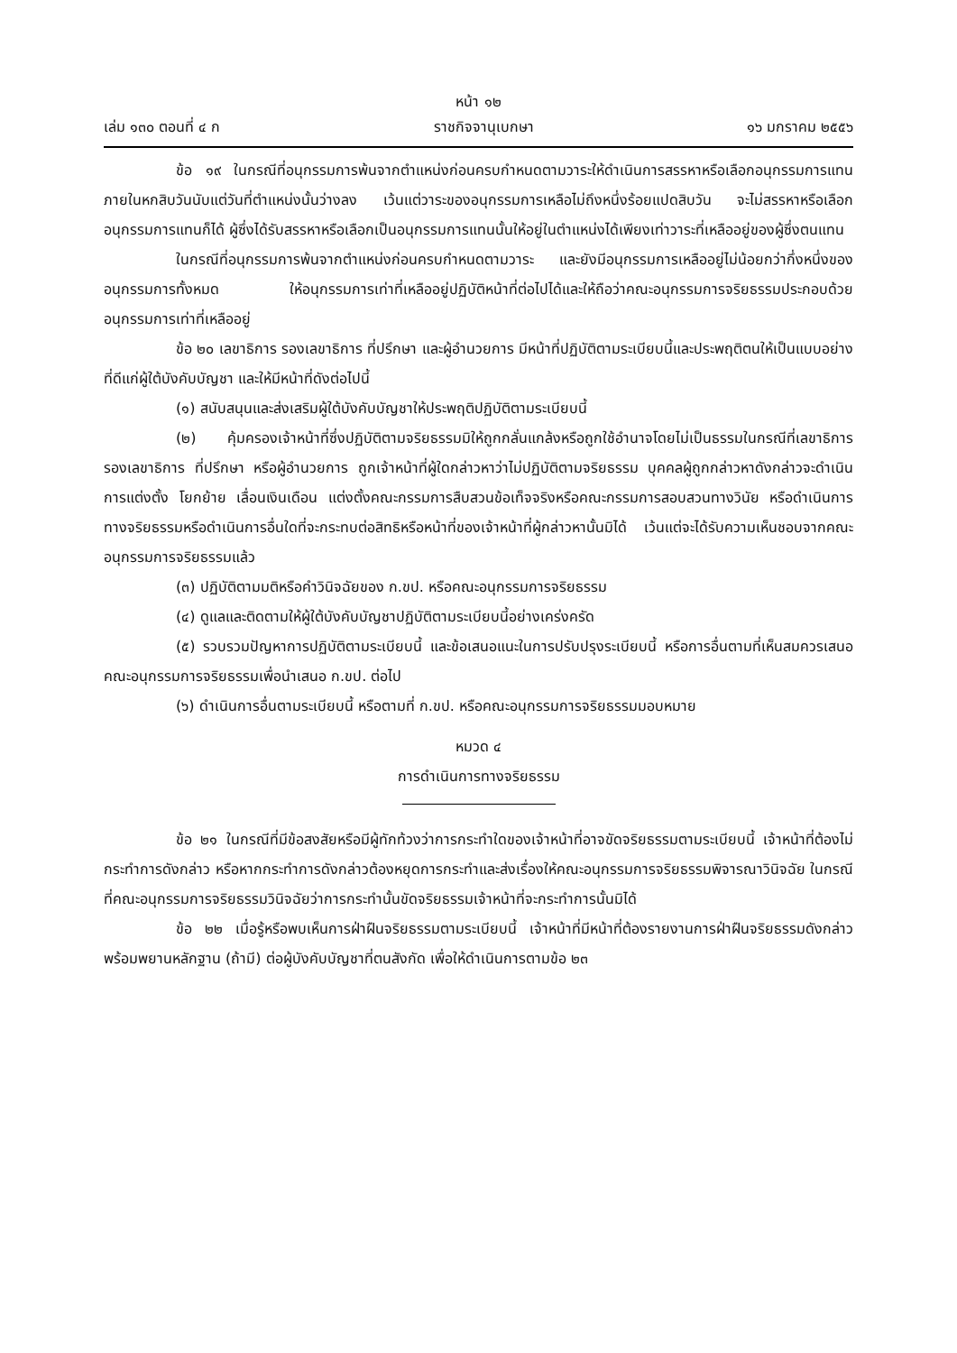หน้า ๑๒
เล่ม ๑๓๐ ตอนที่ ๔ ก ราชกิจจานุเบกษา ๑๖ มกราคม ๒๕๕๖
ข้อ ๑๙ ในกรณีที่อนุกรรมการพ้นจากตำแหน่งก่อนครบกำหนดตามวาระให้ดำเนินการสรรหาหรือเลือกอนุกรรมการแทนภายในหกสิบวันนับแต่วันที่ตำแหน่งนั้นว่างลง เว้นแต่วาระของอนุกรรมการเหลือไม่ถึงหนึ่งร้อยแปดสิบวัน จะไม่สรรหาหรือเลือกอนุกรรมการแทนก็ได้ ผู้ซึ่งได้รับสรรหาหรือเลือกเป็นอนุกรรมการแทนนั้นให้อยู่ในตำแหน่งได้เพียงเท่าวาระที่เหลืออยู่ของผู้ซึ่งตนแทน
ในกรณีที่อนุกรรมการพ้นจากตำแหน่งก่อนครบกำหนดตามวาระ และยังมีอนุกรรมการเหลืออยู่ไม่น้อยกว่ากึ่งหนึ่งของอนุกรรมการทั้งหมด ให้อนุกรรมการเท่าที่เหลืออยู่ปฏิบัติหน้าที่ต่อไปได้และให้ถือว่าคณะอนุกรรมการจริยธรรมประกอบด้วยอนุกรรมการเท่าที่เหลืออยู่
ข้อ ๒๐ เลขาธิการ รองเลขาธิการ ที่ปรึกษา และผู้อำนวยการ มีหน้าที่ปฏิบัติตามระเบียบนี้และประพฤติตนให้เป็นแบบอย่างที่ดีแก่ผู้ใต้บังคับบัญชา และให้มีหน้าที่ดังต่อไปนี้
(๑) สนับสนุนและส่งเสริมผู้ใต้บังคับบัญชาให้ประพฤติปฏิบัติตามระเบียบนี้
(๒) คุ้มครองเจ้าหน้าที่ซึ่งปฏิบัติตามจริยธรรมมิให้ถูกกลั่นแกล้งหรือถูกใช้อำนาจโดยไม่เป็นธรรมในกรณีที่เลขาธิการ รองเลขาธิการ ที่ปรึกษา หรือผู้อำนวยการ ถูกเจ้าหน้าที่ผู้ใดกล่าวหาว่าไม่ปฏิบัติตามจริยธรรม บุคคลผู้ถูกกล่าวหาดังกล่าวจะดำเนินการแต่งตั้ง โยกย้าย เลื่อนเงินเดือน แต่งตั้งคณะกรรมการสืบสวนข้อเท็จจริงหรือคณะกรรมการสอบสวนทางวินัย หรือดำเนินการทางจริยธรรมหรือดำเนินการอื่นใดที่จะกระทบต่อสิทธิหรือหน้าที่ของเจ้าหน้าที่ผู้กล่าวหานั้นมิได้ เว้นแต่จะได้รับความเห็นชอบจากคณะอนุกรรมการจริยธรรมแล้ว
(๓) ปฏิบัติตามมติหรือคำวินิจฉัยของ ก.ขป. หรือคณะอนุกรรมการจริยธรรม
(๔) ดูแลและติดตามให้ผู้ใต้บังคับบัญชาปฏิบัติตามระเบียบนี้อย่างเคร่งครัด
(๕) รวบรวมปัญหาการปฏิบัติตามระเบียบนี้ และข้อเสนอแนะในการปรับปรุงระเบียบนี้ หรือการอื่นตามที่เห็นสมควรเสนอคณะอนุกรรมการจริยธรรมเพื่อนำเสนอ ก.ขป. ต่อไป
(๖) ดำเนินการอื่นตามระเบียบนี้ หรือตามที่ ก.ขป. หรือคณะอนุกรรมการจริยธรรมมอบหมาย
หมวด ๔
การดำเนินการทางจริยธรรม
ข้อ ๒๑ ในกรณีที่มีข้อสงสัยหรือมีผู้ทักท้วงว่าการกระทำใดของเจ้าหน้าที่อาจขัดจริยธรรมตามระเบียบนี้ เจ้าหน้าที่ต้องไม่กระทำการดังกล่าว หรือหากกระทำการดังกล่าวต้องหยุดการกระทำและส่งเรื่องให้คณะอนุกรรมการจริยธรรมพิจารณาวินิจฉัย ในกรณีที่คณะอนุกรรมการจริยธรรมวินิจฉัยว่าการกระทำนั้นขัดจริยธรรมเจ้าหน้าที่จะกระทำการนั้นมิได้
ข้อ ๒๒ เมื่อรู้หรือพบเห็นการฝ่าฝืนจริยธรรมตามระเบียบนี้ เจ้าหน้าที่มีหน้าที่ต้องรายงานการฝ่าฝืนจริยธรรมดังกล่าวพร้อมพยานหลักฐาน (ถ้ามี) ต่อผู้บังคับบัญชาที่ตนสังกัด เพื่อให้ดำเนินการตามข้อ ๒๓